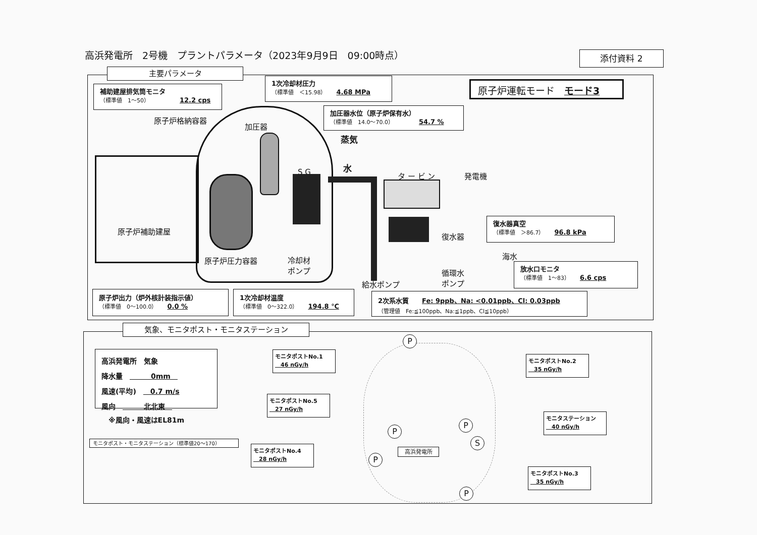高浜発電所　2号機　プラントパラメータ（2023年9月9日　09:00時点）
添付資料 2
主要パラメータ
補助建屋排気筒モニタ
（標準値　1～50） 12.2 cps
1次冷却材圧力
（標準値　＜15.98） 4.68 MPa
加圧器水位（原子炉保有水）
（標準値　14.0～70.0） 54.7 %
原子炉運転モード　モード3
原子炉格納容器
加圧器
蒸気
水
S G タ ー ビ ン 発電機
原子炉補助建屋
原子炉圧力容器
冷却材
ポンプ
復水器
海水
循環水
ポンプ
給水ポンプ
復水器真空
（標準値　＞86.7） 96.8 kPa
放水口モニタ
（標準値　1～83） 6.6 cps
原子炉出力（炉外核計装指示値）
（標準値　0～100.0） 0.0 %
1次冷却材温度
（標準値　0～322.0） 194.8 ℃
2次系水質　　Fe: 9ppb、Na: <0.01ppb、Cl: 0.03ppb
（管理値　Fe:≦100ppb、Na:≦1ppb、Cl≦10ppb）
気象、モニタポスト・モニタステーション
高浜発電所　気象
降水量　　　　0mm　
風速(平均)　　0.7 m/s
風向　　　　北北東　
※風向・風速はEL81m
モニタポスト・モニタステーション（標準値20～170）
高浜発電所
モニタポストNo.1
　46 nGy/h
モニタポストNo.2
　35 nGy/h
モニタポストNo.5
　27 nGy/h
モニタステーション
　40 nGy/h
モニタポストNo.4
　28 nGy/h
モニタポストNo.3
　35 nGy/h
P
P
P
S
P
P